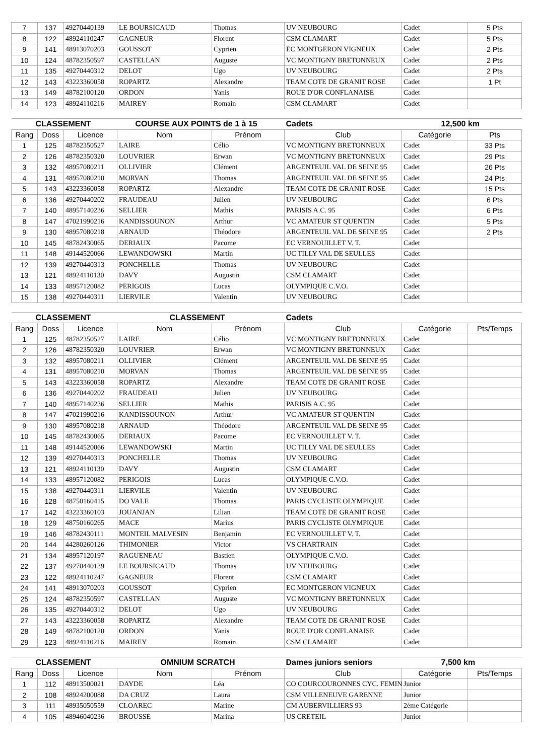| 7 | 137 | 49270440139 | LE BOURSICAUD | Thomas | UV NEUBOURG | Cadet | 5 Pts |
| 8 | 122 | 48924110247 | GAGNEUR | Florent | CSM CLAMART | Cadet | 5 Pts |
| 9 | 141 | 48913070203 | GOUSSOT | Cyprien | EC MONTGERON VIGNEUX | Cadet | 2 Pts |
| 10 | 124 | 48782350597 | CASTELLAN | Auguste | VC MONTIGNY BRETONNEUX | Cadet | 2 Pts |
| 11 | 135 | 49270440312 | DELOT | Ugo | UV NEUBOURG | Cadet | 2 Pts |
| 12 | 143 | 43223360058 | ROPARTZ | Alexandre | TEAM COTE DE GRANIT ROSE | Cadet | 1 Pt |
| 13 | 149 | 48782100120 | ORDON | Yanis | ROUE D'OR CONFLANAISE | Cadet | |
| 14 | 123 | 48924110216 | MAIREY | Romain | CSM CLAMART | Cadet | |
| CLASSEMENT | | | COURSE AUX POINTS de 1 à 15 | | Cadets | 12,500 km | |
| Rang | Doss | Licence | Nom | Prénom | Club | Catégorie | Pts |
| 1 | 125 | 48782350527 | LAIRE | Célio | VC MONTIGNY BRETONNEUX | Cadet | 33 Pts |
| 2 | 126 | 48782350320 | LOUVRIER | Erwan | VC MONTIGNY BRETONNEUX | Cadet | 29 Pts |
| 3 | 132 | 48957080211 | OLLIVIER | Clément | ARGENTEUIL VAL DE SEINE 95 | Cadet | 26 Pts |
| 4 | 131 | 48957080210 | MORVAN | Thomas | ARGENTEUIL VAL DE SEINE 95 | Cadet | 24 Pts |
| 5 | 143 | 43223360058 | ROPARTZ | Alexandre | TEAM COTE DE GRANIT ROSE | Cadet | 15 Pts |
| 6 | 136 | 49270440202 | FRAUDEAU | Julien | UV NEUBOURG | Cadet | 6 Pts |
| 7 | 140 | 48957140236 | SELLIER | Mathis | PARISIS A.C. 95 | Cadet | 6 Pts |
| 8 | 147 | 47021990216 | KANDISSOUNON | Arthur | VC AMATEUR ST QUENTIN | Cadet | 5 Pts |
| 9 | 130 | 48957080218 | ARNAUD | Théodore | ARGENTEUIL VAL DE SEINE 95 | Cadet | 2 Pts |
| 10 | 145 | 48782430065 | DERIAUX | Pacome | EC VERNOUILLET V. T. | Cadet | |
| 11 | 148 | 49144520066 | LEWANDOWSKI | Martin | UC TILLY VAL DE SEULLES | Cadet | |
| 12 | 139 | 49270440313 | PONCHELLE | Thomas | UV NEUBOURG | Cadet | |
| 13 | 121 | 48924110130 | DAVY | Augustin | CSM CLAMART | Cadet | |
| 14 | 133 | 48957120082 | PERIGOIS | Lucas | OLYMPIQUE C.V.O. | Cadet | |
| 15 | 138 | 49270440311 | LIERVILE | Valentin | UV NEUBOURG | Cadet | |
| CLASSEMENT | | | CLASSEMENT | | Cadets | | |
| Rang | Doss | Licence | Nom | Prénom | Club | Catégorie | Pts/Temps |
| 1 | 125 | 48782350527 | LAIRE | Célio | VC MONTIGNY BRETONNEUX | Cadet | |
| 2 | 126 | 48782350320 | LOUVRIER | Erwan | VC MONTIGNY BRETONNEUX | Cadet | |
| 3 | 132 | 48957080211 | OLLIVIER | Clément | ARGENTEUIL VAL DE SEINE 95 | Cadet | |
| 4 | 131 | 48957080210 | MORVAN | Thomas | ARGENTEUIL VAL DE SEINE 95 | Cadet | |
| 5 | 143 | 43223360058 | ROPARTZ | Alexandre | TEAM COTE DE GRANIT ROSE | Cadet | |
| 6 | 136 | 49270440202 | FRAUDEAU | Julien | UV NEUBOURG | Cadet | |
| 7 | 140 | 48957140236 | SELLIER | Mathis | PARISIS A.C. 95 | Cadet | |
| 8 | 147 | 47021990216 | KANDISSOUNON | Arthur | VC AMATEUR ST QUENTIN | Cadet | |
| 9 | 130 | 48957080218 | ARNAUD | Théodore | ARGENTEUIL VAL DE SEINE 95 | Cadet | |
| 10 | 145 | 48782430065 | DERIAUX | Pacome | EC VERNOUILLET V. T. | Cadet | |
| 11 | 148 | 49144520066 | LEWANDOWSKI | Martin | UC TILLY VAL DE SEULLES | Cadet | |
| 12 | 139 | 49270440313 | PONCHELLE | Thomas | UV NEUBOURG | Cadet | |
| 13 | 121 | 48924110130 | DAVY | Augustin | CSM CLAMART | Cadet | |
| 14 | 133 | 48957120082 | PERIGOIS | Lucas | OLYMPIQUE C.V.O. | Cadet | |
| 15 | 138 | 49270440311 | LIERVILE | Valentin | UV NEUBOURG | Cadet | |
| 16 | 128 | 48750160415 | DO VALE | Thomas | PARIS CYCLISTE OLYMPIQUE | Cadet | |
| 17 | 142 | 43223360103 | JOUANJAN | Lilian | TEAM COTE DE GRANIT ROSE | Cadet | |
| 18 | 129 | 48750160265 | MACE | Marius | PARIS CYCLISTE OLYMPIQUE | Cadet | |
| 19 | 146 | 48782430111 | MONTEIL MALVESIN | Benjamin | EC VERNOUILLET V. T. | Cadet | |
| 20 | 144 | 44280260126 | THIMONIER | Victor | VS CHARTRAIN | Cadet | |
| 21 | 134 | 48957120197 | RAGUENEAU | Bastien | OLYMPIQUE C.V.O. | Cadet | |
| 22 | 137 | 49270440139 | LE BOURSICAUD | Thomas | UV NEUBOURG | Cadet | |
| 23 | 122 | 48924110247 | GAGNEUR | Florent | CSM CLAMART | Cadet | |
| 24 | 141 | 48913070203 | GOUSSOT | Cyprien | EC MONTGERON VIGNEUX | Cadet | |
| 25 | 124 | 48782350597 | CASTELLAN | Auguste | VC MONTIGNY BRETONNEUX | Cadet | |
| 26 | 135 | 49270440312 | DELOT | Ugo | UV NEUBOURG | Cadet | |
| 27 | 143 | 43223360058 | ROPARTZ | Alexandre | TEAM COTE DE GRANIT ROSE | Cadet | |
| 28 | 149 | 48782100120 | ORDON | Yanis | ROUE D'OR CONFLANAISE | Cadet | |
| 29 | 123 | 48924110216 | MAIREY | Romain | CSM CLAMART | Cadet | |
| CLASSEMENT | | | OMNIUM SCRATCH | | Dames juniors seniors | 7,500 km | |
| Rang | Doss | Licence | Nom | Prénom | Club | Catégorie | Pts/Temps |
| 1 | 112 | 48913500021 | DAYDE | Léa | CO COURCOURONNES CYC. FEMIN | Junior | |
| 2 | 108 | 48924200088 | DA CRUZ | Laura | CSM VILLENEUVE GARENNE | Junior | |
| 3 | 111 | 48935050559 | CLOAREC | Marine | CM AUBERVILLIERS 93 | 2ème Catégorie | |
| 4 | 105 | 48946040236 | BROUSSE | Marina | US CRETEIL | Junior | |